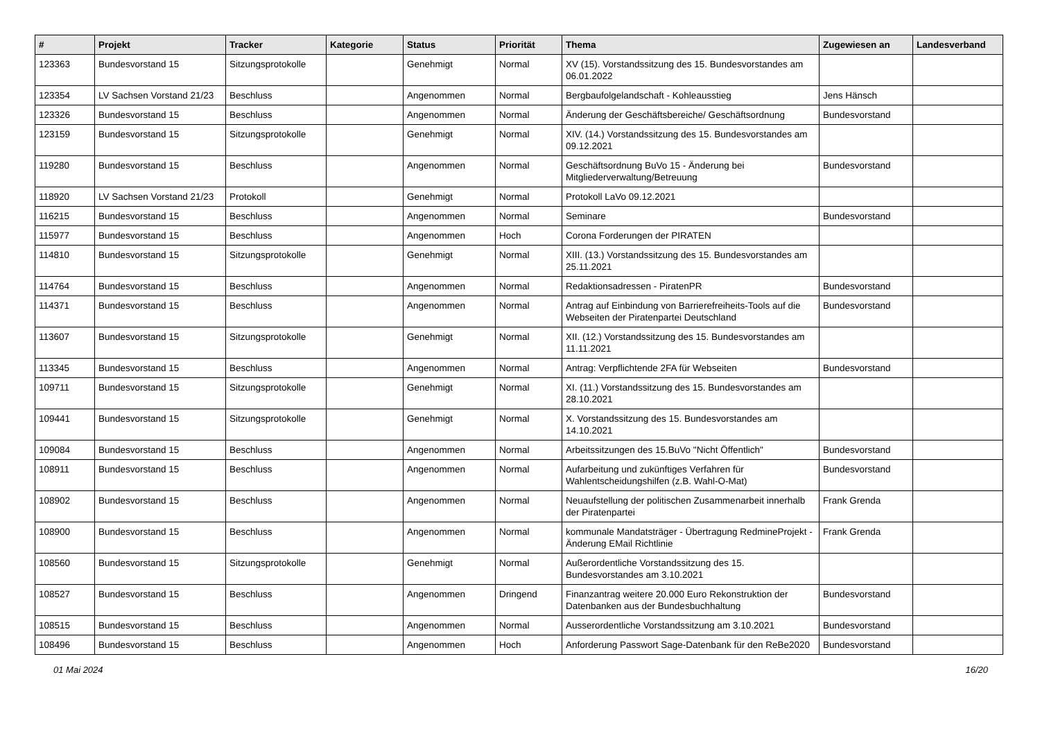| # | Projekt | Tracker | Kategorie | Status | Priorität | Thema | Zugewiesen an | Landesverband |
| --- | --- | --- | --- | --- | --- | --- | --- | --- |
| 123363 | Bundesvorstand 15 | Sitzungsprotokolle | | Genehmigt | Normal | XV (15). Vorstandssitzung des 15. Bundesvorstandes am 06.01.2022 | | |
| 123354 | LV Sachsen Vorstand 21/23 | Beschluss | | Angenommen | Normal | Bergbaufolgelandschaft - Kohleausstieg | Jens Hänsch | |
| 123326 | Bundesvorstand 15 | Beschluss | | Angenommen | Normal | Änderung der Geschäftsbereiche/ Geschäftsordnung | Bundesvorstand | |
| 123159 | Bundesvorstand 15 | Sitzungsprotokolle | | Genehmigt | Normal | XIV. (14.) Vorstandssitzung des 15. Bundesvorstandes am 09.12.2021 | | |
| 119280 | Bundesvorstand 15 | Beschluss | | Angenommen | Normal | Geschäftsordnung BuVo 15 - Änderung bei Mitgliederverwaltung/Betreuung | Bundesvorstand | |
| 118920 | LV Sachsen Vorstand 21/23 | Protokoll | | Genehmigt | Normal | Protokoll LaVo 09.12.2021 | | |
| 116215 | Bundesvorstand 15 | Beschluss | | Angenommen | Normal | Seminare | Bundesvorstand | |
| 115977 | Bundesvorstand 15 | Beschluss | | Angenommen | Hoch | Corona Forderungen der PIRATEN | | |
| 114810 | Bundesvorstand 15 | Sitzungsprotokolle | | Genehmigt | Normal | XIII. (13.) Vorstandssitzung des 15. Bundesvorstandes am 25.11.2021 | | |
| 114764 | Bundesvorstand 15 | Beschluss | | Angenommen | Normal | Redaktionsadressen - PiratenPR | Bundesvorstand | |
| 114371 | Bundesvorstand 15 | Beschluss | | Angenommen | Normal | Antrag auf Einbindung von Barrierefreiheits-Tools auf die Webseiten der Piratenpartei Deutschland | Bundesvorstand | |
| 113607 | Bundesvorstand 15 | Sitzungsprotokolle | | Genehmigt | Normal | XII. (12.) Vorstandssitzung des 15. Bundesvorstandes am 11.11.2021 | | |
| 113345 | Bundesvorstand 15 | Beschluss | | Angenommen | Normal | Antrag: Verpflichtende 2FA für Webseiten | Bundesvorstand | |
| 109711 | Bundesvorstand 15 | Sitzungsprotokolle | | Genehmigt | Normal | XI. (11.) Vorstandssitzung des 15. Bundesvorstandes am 28.10.2021 | | |
| 109441 | Bundesvorstand 15 | Sitzungsprotokolle | | Genehmigt | Normal | X. Vorstandssitzung des 15. Bundesvorstandes am 14.10.2021 | | |
| 109084 | Bundesvorstand 15 | Beschluss | | Angenommen | Normal | Arbeitssitzungen des 15.BuVo "Nicht Öffentlich" | Bundesvorstand | |
| 108911 | Bundesvorstand 15 | Beschluss | | Angenommen | Normal | Aufarbeitung und zukünftiges Verfahren für Wahlentscheidungshilfen (z.B. Wahl-O-Mat) | Bundesvorstand | |
| 108902 | Bundesvorstand 15 | Beschluss | | Angenommen | Normal | Neuaufstellung der politischen Zusammenarbeit innerhalb der Piratenpartei | Frank Grenda | |
| 108900 | Bundesvorstand 15 | Beschluss | | Angenommen | Normal | kommunale Mandatsträger - Übertragung RedmineProjekt - Änderung EMail Richtlinie | Frank Grenda | |
| 108560 | Bundesvorstand 15 | Sitzungsprotokolle | | Genehmigt | Normal | Außerordentliche Vorstandssitzung des 15. Bundesvorstandes am 3.10.2021 | | |
| 108527 | Bundesvorstand 15 | Beschluss | | Angenommen | Dringend | Finanzantrag weitere 20.000 Euro Rekonstruktion der Datenbanken aus der Bundesbuchhaltung | Bundesvorstand | |
| 108515 | Bundesvorstand 15 | Beschluss | | Angenommen | Normal | Ausserordentliche Vorstandssitzung am 3.10.2021 | Bundesvorstand | |
| 108496 | Bundesvorstand 15 | Beschluss | | Angenommen | Hoch | Anforderung Passwort Sage-Datenbank für den ReBe2020 | Bundesvorstand | |
01 Mai 2024 16/20